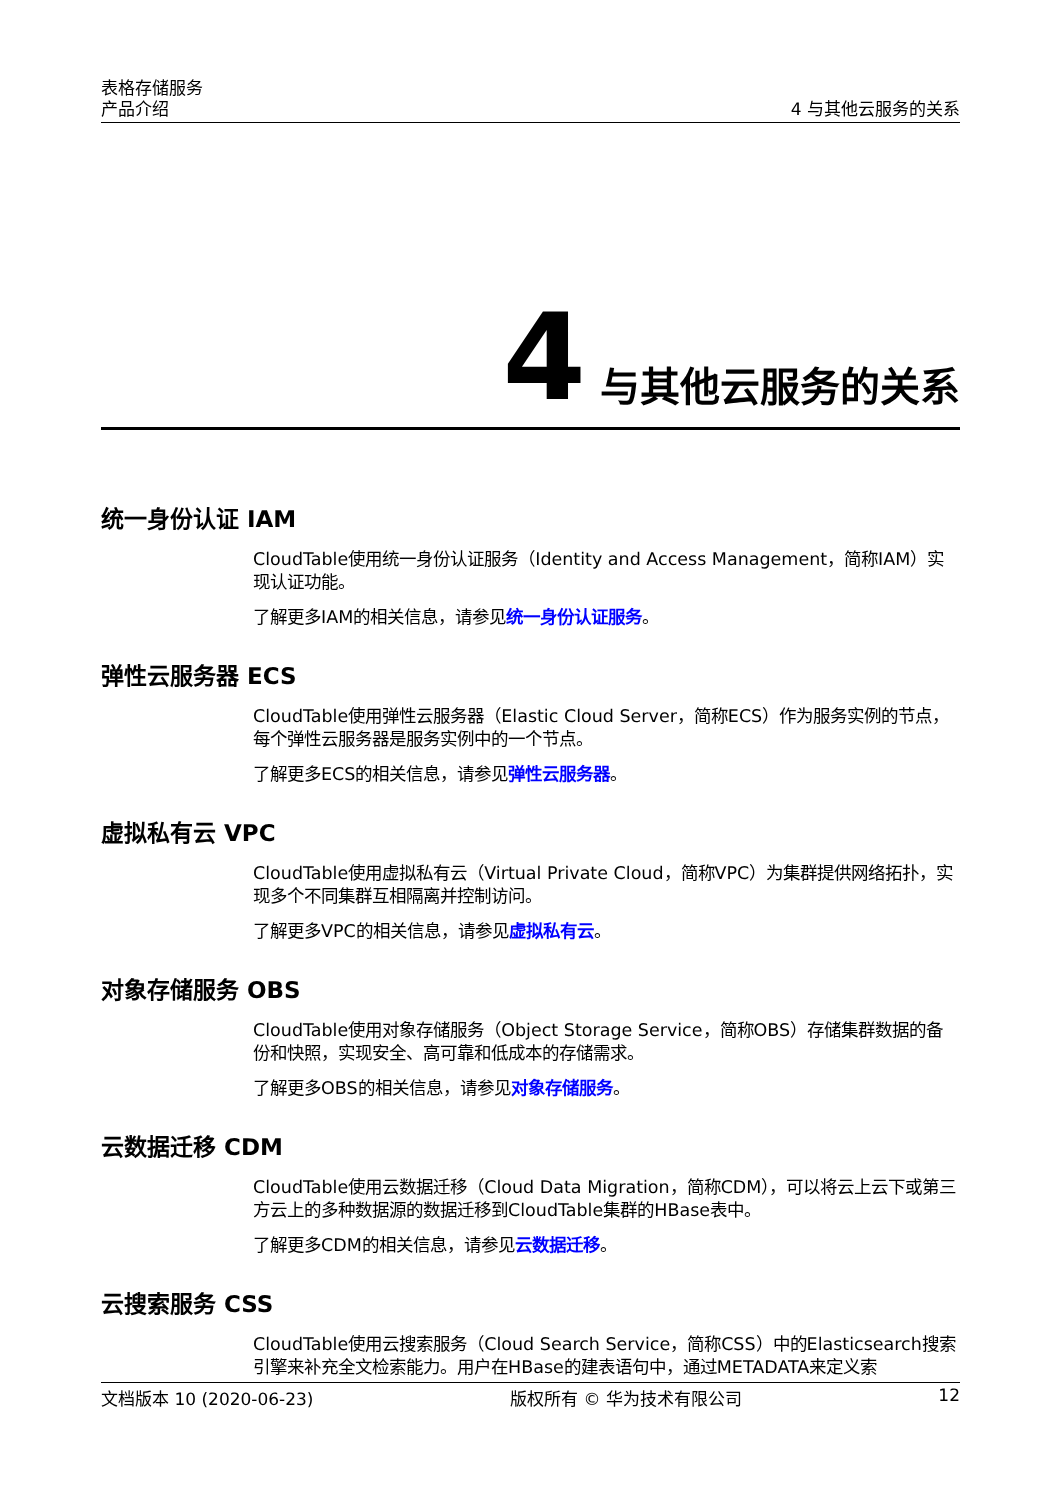表格存储服务
产品介绍
4 与其他云服务的关系
4 与其他云服务的关系
统一身份认证 IAM
CloudTable使用统一身份认证服务（Identity and Access Management，简称IAM）实现认证功能。
了解更多IAM的相关信息，请参见统一身份认证服务。
弹性云服务器 ECS
CloudTable使用弹性云服务器（Elastic Cloud Server，简称ECS）作为服务实例的节点，每个弹性云服务器是服务实例中的一个节点。
了解更多ECS的相关信息，请参见弹性云服务器。
虚拟私有云 VPC
CloudTable使用虚拟私有云（Virtual Private Cloud，简称VPC）为集群提供网络拓扑，实现多个不同集群互相隔离并控制访问。
了解更多VPC的相关信息，请参见虚拟私有云。
对象存储服务 OBS
CloudTable使用对象存储服务（Object Storage Service，简称OBS）存储集群数据的备份和快照，实现安全、高可靠和低成本的存储需求。
了解更多OBS的相关信息，请参见对象存储服务。
云数据迁移 CDM
CloudTable使用云数据迁移（Cloud Data Migration，简称CDM），可以将云上云下或第三方云上的多种数据源的数据迁移到CloudTable集群的HBase表中。
了解更多CDM的相关信息，请参见云数据迁移。
云搜索服务 CSS
CloudTable使用云搜索服务（Cloud Search Service，简称CSS）中的Elasticsearch搜索引擎来补充全文检索能力。用户在HBase的建表语句中，通过METADATA来定义索
文档版本 10 (2020-06-23) 版权所有 © 华为技术有限公司 12